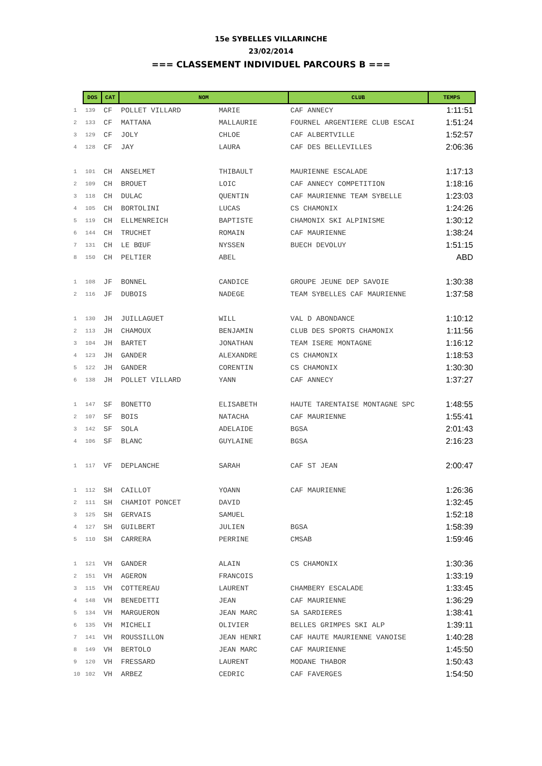15e SYBELLES VILLARINCHE
23/02/2014
=== CLASSEMENT INDIVIDUEL PARCOURS B ===
| | DOS | CAT | NOM | | CLUB | TEMPS |
| --- | --- | --- | --- | --- | --- | --- |
| 1 | 139 | CF | POLLET VILLARD | MARIE | CAF ANNECY | 1:11:51 |
| 2 | 133 | CF | MATTANA | MALLAURIE | FOURNEL ARGENTIERE CLUB ESCAI | 1:51:24 |
| 3 | 129 | CF | JOLY | CHLOE | CAF ALBERTVILLE | 1:52:57 |
| 4 | 128 | CF | JAY | LAURA | CAF DES BELLEVILLES | 2:06:36 |
| 1 | 101 | CH | ANSELMET | THIBAULT | MAURIENNE ESCALADE | 1:17:13 |
| 2 | 109 | CH | BROUET | LOIC | CAF ANNECY COMPETITION | 1:18:16 |
| 3 | 118 | CH | DULAC | QUENTIN | CAF MAURIENNE TEAM SYBELLE | 1:23:03 |
| 4 | 105 | CH | BORTOLINI | LUCAS | CS CHAMONIX | 1:24:26 |
| 5 | 119 | CH | ELLMENREICH | BAPTISTE | CHAMONIX SKI ALPINISME | 1:30:12 |
| 6 | 144 | CH | TRUCHET | ROMAIN | CAF MAURIENNE | 1:38:24 |
| 7 | 131 | CH | LE BŒUF | NYSSEN | BUECH DEVOLUY | 1:51:15 |
| 8 | 150 | CH | PELTIER | ABEL | | ABD |
| 1 | 108 | JF | BONNEL | CANDICE | GROUPE JEUNE DEP SAVOIE | 1:30:38 |
| 2 | 116 | JF | DUBOIS | NADEGE | TEAM SYBELLES CAF MAURIENNE | 1:37:58 |
| 1 | 130 | JH | JUILLAGUET | WILL | VAL D ABONDANCE | 1:10:12 |
| 2 | 113 | JH | CHAMOUX | BENJAMIN | CLUB DES SPORTS CHAMONIX | 1:11:56 |
| 3 | 104 | JH | BARTET | JONATHAN | TEAM ISERE MONTAGNE | 1:16:12 |
| 4 | 123 | JH | GANDER | ALEXANDRE | CS CHAMONIX | 1:18:53 |
| 5 | 122 | JH | GANDER | CORENTIN | CS CHAMONIX | 1:30:30 |
| 6 | 138 | JH | POLLET VILLARD | YANN | CAF ANNECY | 1:37:27 |
| 1 | 147 | SF | BONETTO | ELISABETH | HAUTE TARENTAISE MONTAGNE SPC | 1:48:55 |
| 2 | 107 | SF | BOIS | NATACHA | CAF MAURIENNE | 1:55:41 |
| 3 | 142 | SF | SOLA | ADELAIDE | BGSA | 2:01:43 |
| 4 | 106 | SF | BLANC | GUYLAINE | BGSA | 2:16:23 |
| 1 | 117 | VF | DEPLANCHE | SARAH | CAF ST JEAN | 2:00:47 |
| 1 | 112 | SH | CAILLOT | YOANN | CAF MAURIENNE | 1:26:36 |
| 2 | 111 | SH | CHAMIOT PONCET | DAVID | | 1:32:45 |
| 3 | 125 | SH | GERVAIS | SAMUEL | | 1:52:18 |
| 4 | 127 | SH | GUILBERT | JULIEN | BGSA | 1:58:39 |
| 5 | 110 | SH | CARRERA | PERRINE | CMSAB | 1:59:46 |
| 1 | 121 | VH | GANDER | ALAIN | CS CHAMONIX | 1:30:36 |
| 2 | 151 | VH | AGERON | FRANCOIS | | 1:33:19 |
| 3 | 115 | VH | COTTEREAU | LAURENT | CHAMBERY ESCALADE | 1:33:45 |
| 4 | 148 | VH | BENEDETTI | JEAN | CAF MAURIENNE | 1:36:29 |
| 5 | 134 | VH | MARGUERON | JEAN MARC | SA SARDIERES | 1:38:41 |
| 6 | 135 | VH | MICHELI | OLIVIER | BELLES GRIMPES SKI ALP | 1:39:11 |
| 7 | 141 | VH | ROUSSILLON | JEAN HENRI | CAF HAUTE MAURIENNE VANOISE | 1:40:28 |
| 8 | 149 | VH | BERTOLO | JEAN MARC | CAF MAURIENNE | 1:45:50 |
| 9 | 120 | VH | FRESSARD | LAURENT | MODANE THABOR | 1:50:43 |
| 10 | 102 | VH | ARBEZ | CEDRIC | CAF FAVERGES | 1:54:50 |